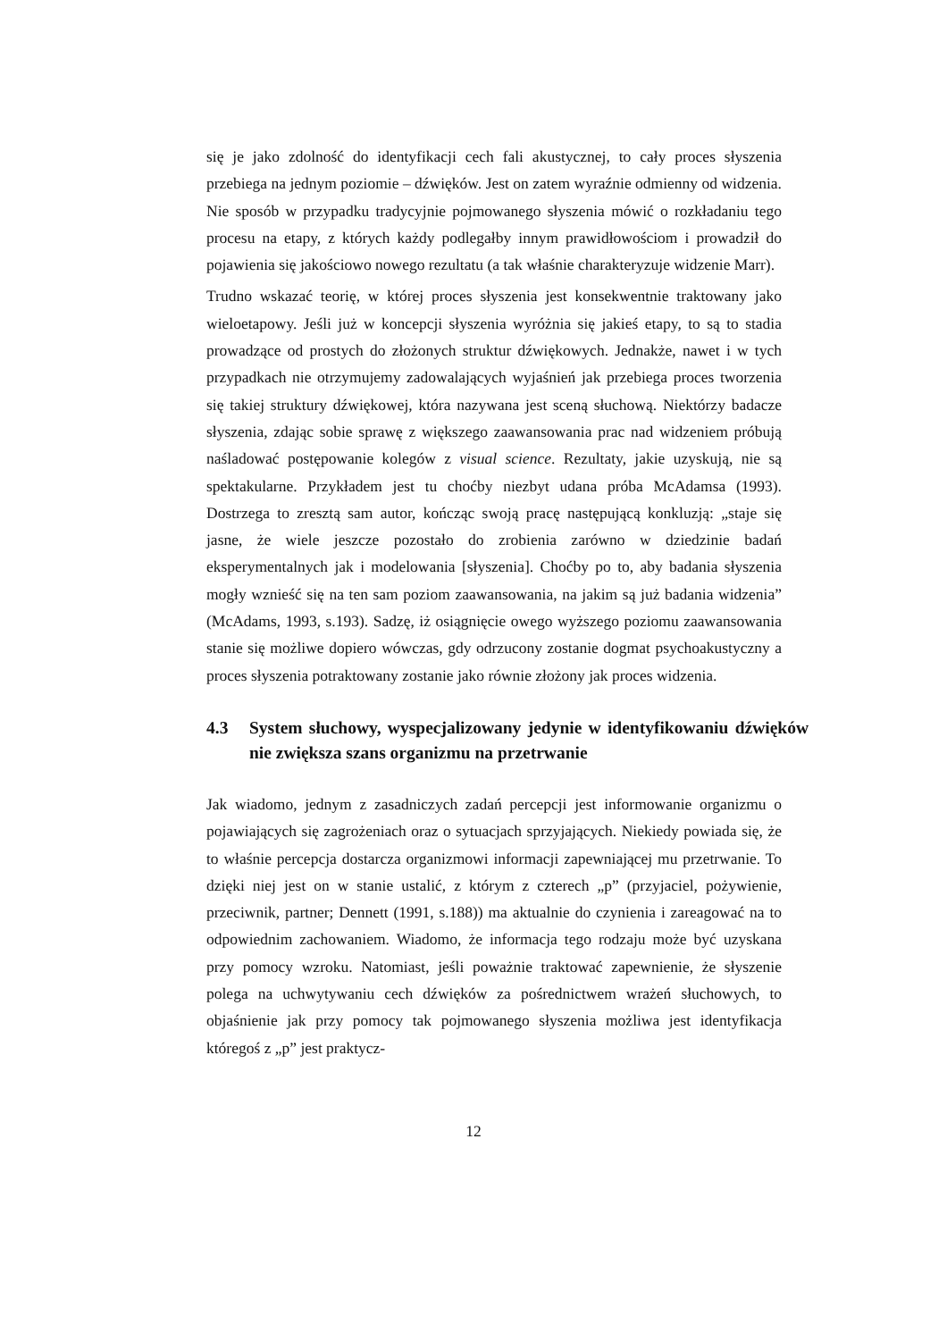się je jako zdolność do identyfikacji cech fali akustycznej, to cały proces słyszenia przebiega na jednym poziomie – dźwięków. Jest on zatem wyraźnie odmienny od widzenia. Nie sposób w przypadku tradycyjnie pojmowanego słyszenia mówić o rozkładaniu tego procesu na etapy, z których każdy podlegałby innym prawidłowo­ściom i prowadził do pojawienia się jakościowo nowego rezultatu (a tak właśnie charakteryzuje widzenie Marr).
Trudno wskazać teorię, w której proces słyszenia jest konsekwentnie traktowany jako wieloetapowy. Jeśli już w koncepcji słyszenia wyróżnia się jakieś etapy, to są to stadia prowadzące od prostych do złożonych struktur dźwiękowych. Jednakże, nawet i w tych przypadkach nie otrzymujemy zadowalających wyjaśnień jak prze­biega proces tworzenia się takiej struktury dźwiękowej, która nazywana jest sceną słuchową. Niektórzy badacze słyszenia, zdając sobie sprawę z większego zaawan­sowania prac nad widzeniem próbują naśladować postępowanie kolegów z visual science. Rezultaty, jakie uzyskują, nie są spektakularne. Przykładem jest tu choćby niezbyt udana próba McAdamsa (1993). Dostrzega to zresztą sam autor, kończąc swoją pracę następującą konkluzją: „staje się jasne, że wiele jeszcze pozostało do zrobienia zarówno w dziedzinie badań eksperymentalnych jak i modelowania [sły­szenia]. Choćby po to, aby badania słyszenia mogły wznieść się na ten sam poziom zaawansowania, na jakim są już badania widzenia” (McAdams, 1993, s.193). Sa­dzę, iż osiągnięcie owego wyższego poziomu zaawansowania stanie się możliwe dopiero wówczas, gdy odrzucony zostanie dogmat psychoakustyczny a proces sły­szenia potraktowany zostanie jako równie złożony jak proces widzenia.
4.3 System słuchowy, wyspecjalizowany jedynie w identyfikowaniu dźwię­ków nie zwiększa szans organizmu na przetrwanie
Jak wiadomo, jednym z zasadniczych zadań percepcji jest informowanie organi­zmu o pojawiających się zagrożeniach oraz o sytuacjach sprzyjających. Niekiedy powiada się, że to właśnie percepcja dostarcza organizmowi informacji zapewnia­jącej mu przetrwanie. To dzięki niej jest on w stanie ustalić, z którym z czterech „p” (przyjaciel, pożywienie, przeciwnik, partner; Dennett (1991, s.188)) ma aktu­alnie do czynienia i zareagować na to odpowiednim zachowaniem. Wiadomo, że informacja tego rodzaju może być uzyskana przy pomocy wzroku. Natomiast, je­śli poważnie traktować zapewnienie, że słyszenie polega na uchwytywaniu cech dźwięków za pośrednictwem wrażeń słuchowych, to objaśnienie jak przy pomocy tak pojmowanego słyszenia możliwa jest identyfikacja któregoś z „p” jest praktycz-
12